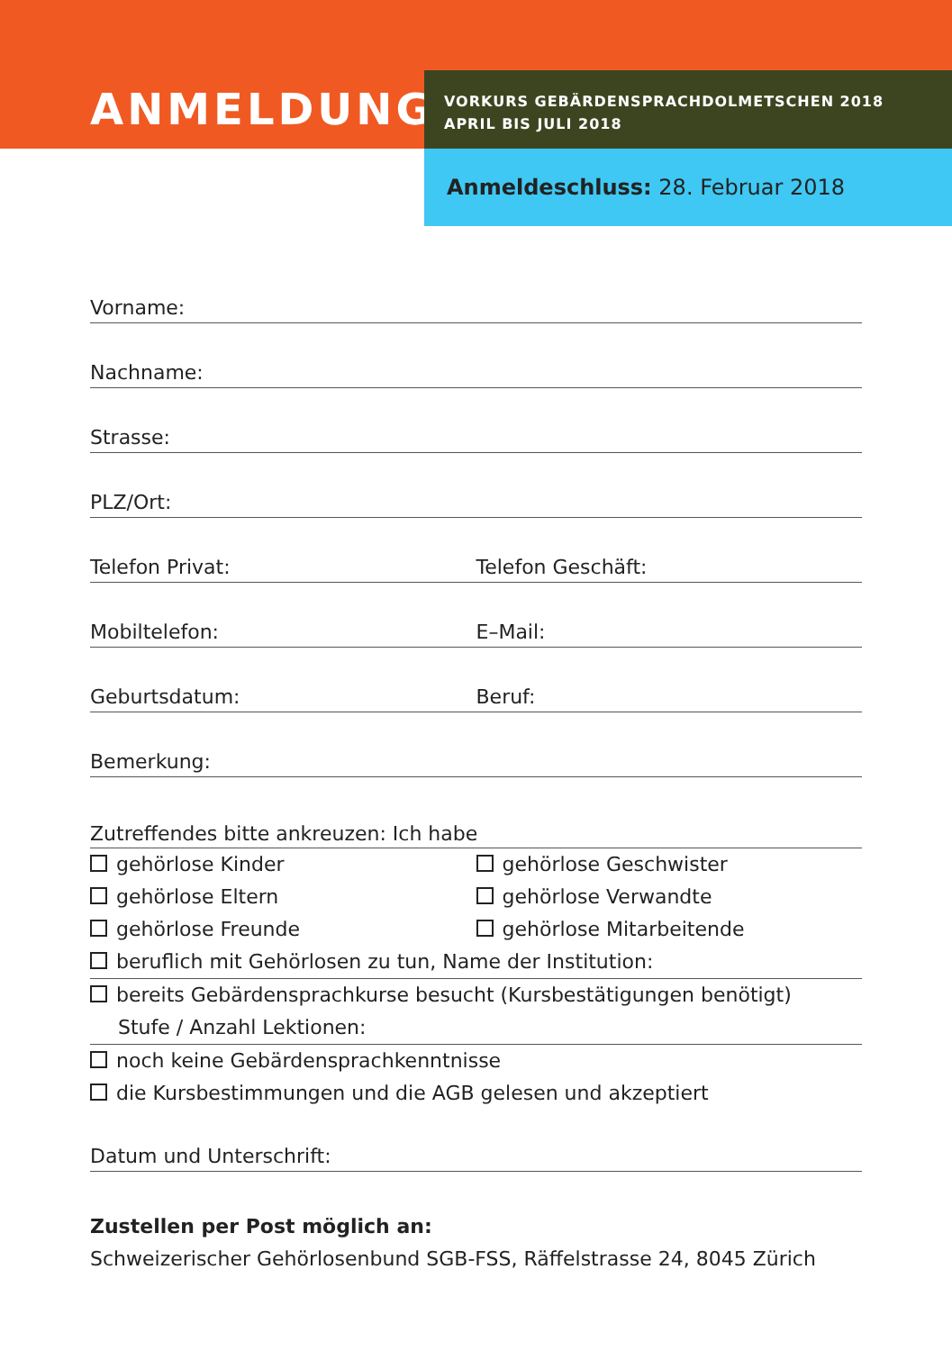ANMELDUNG
VORKURS GEBÄRDENSPRACHDOLMETSCHEN 2018
APRIL BIS JULI 2018
Anmeldeschluss: 28. Februar 2018
Vorname:
Nachname:
Strasse:
PLZ/Ort:
Telefon Privat: Telefon Geschäft:
Mobiltelefon: E–Mail:
Geburtsdatum: Beruf:
Bemerkung:
Zutreffendes bitte ankreuzen: Ich habe
gehörlose Kinder gehörlose Geschwister
gehörlose Eltern gehörlose Verwandte
gehörlose Freunde gehörlose Mitarbeitende
beruflich mit Gehörlosen zu tun, Name der Institution:
bereits Gebärdensprachkurse besucht (Kursbestätigungen benötigt)
Stufe / Anzahl Lektionen:
noch keine Gebärdensprachkenntnisse
die Kursbestimmungen und die AGB gelesen und akzeptiert
Datum und Unterschrift:
Zustellen per Post möglich an:
Schweizerischer Gehörlosenbund SGB-FSS, Räffelstrasse 24, 8045 Zürich